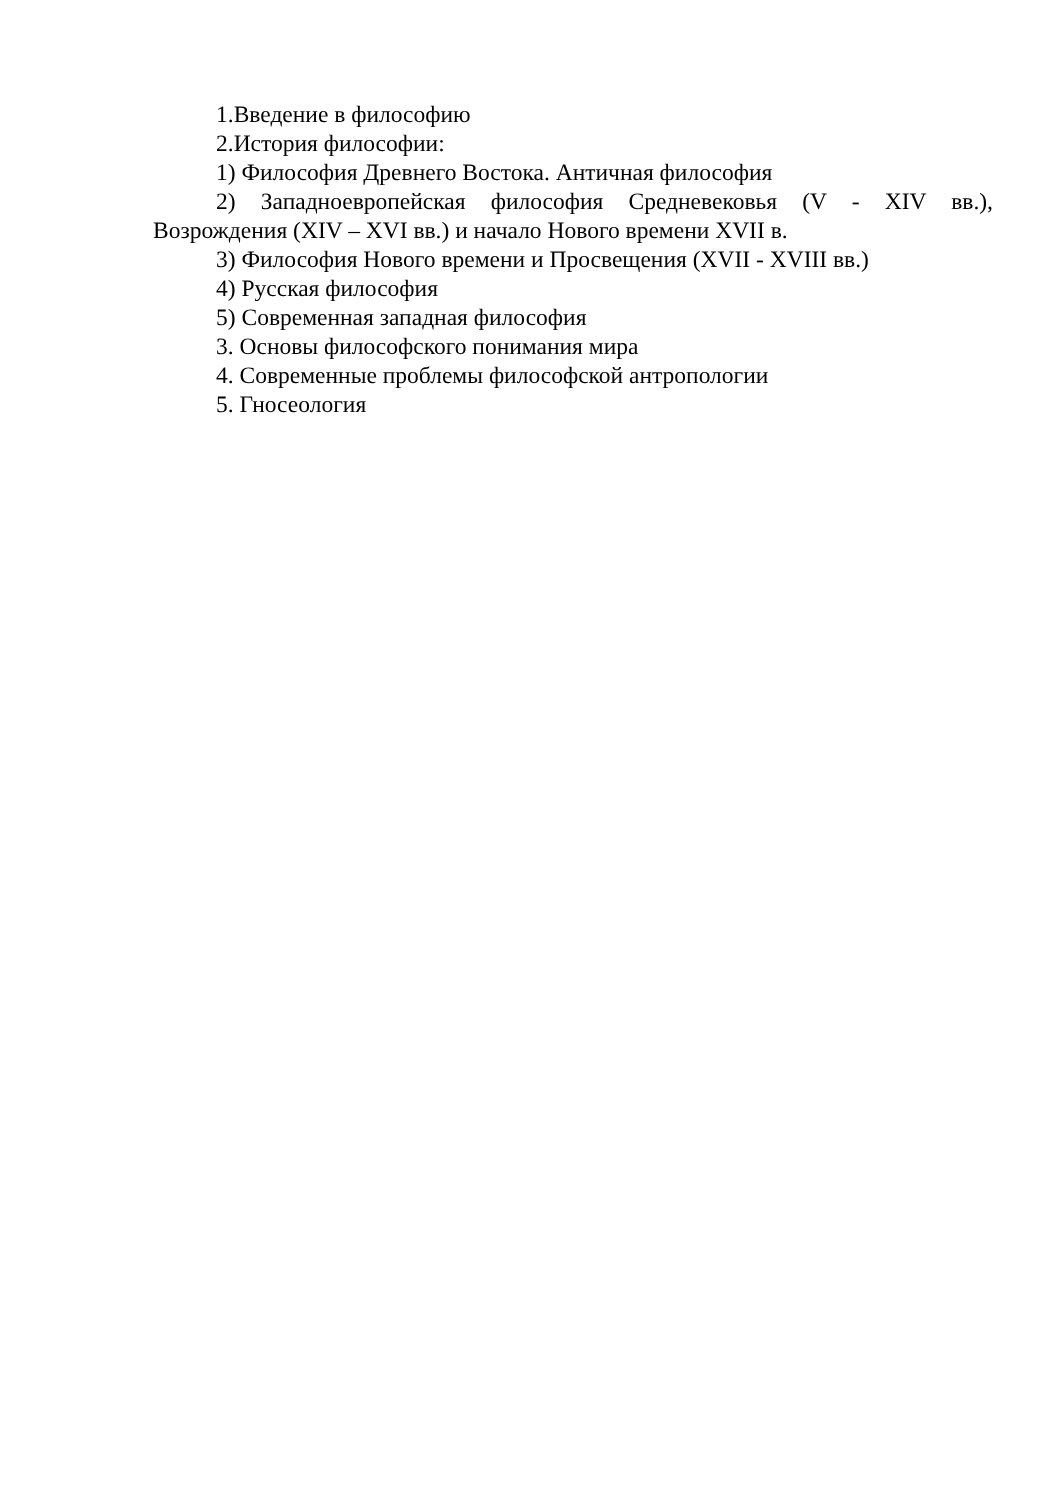1.Введение в философию
2.История философии:
1) Философия Древнего Востока. Античная философия
2) Западноевропейская философия Средневековья (V - XIV вв.), Возрождения (XIV – XVI вв.) и начало Нового времени XVII в.
3) Философия Нового времени и Просвещения (XVII - XVIII вв.)
4) Русская философия
5) Современная западная философия
3. Основы философского понимания мира
4. Современные проблемы философской антропологии
5. Гносеология